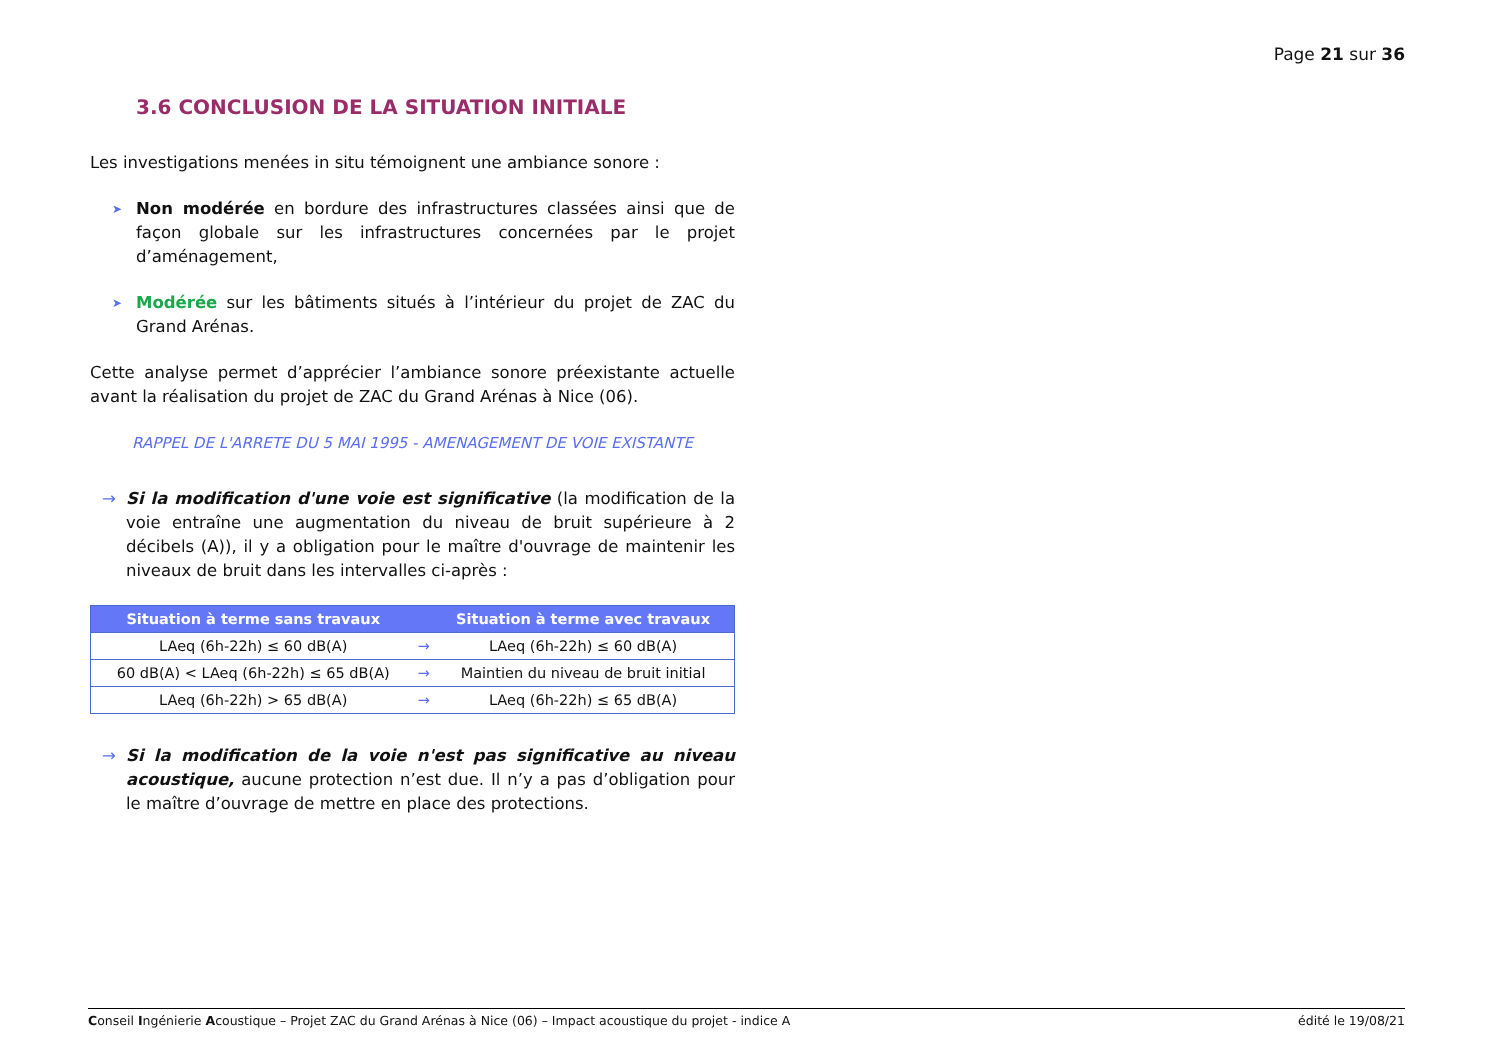Page 21 sur 36
3.6 CONCLUSION DE LA SITUATION INITIALE
Les investigations menées in situ témoignent une ambiance sonore :
➤
Non modérée en bordure des infrastructures classées ainsi que de façon globale sur les infrastructures concernées par le projet d’aménagement,
➤
Modérée sur les bâtiments situés à l’intérieur du projet de ZAC du Grand Arénas.
Cette analyse permet d’apprécier l’ambiance sonore préexistante actuelle avant la réalisation du projet de ZAC du Grand Arénas à Nice (06).
RAPPEL DE L'ARRETE DU 5 MAI 1995 - AMENAGEMENT DE VOIE EXISTANTE
→ Si la modification d'une voie est significative (la modification de la voie entraîne une augmentation du niveau de bruit supérieure à 2 décibels (A)), il y a obligation pour le maître d'ouvrage de maintenir les niveaux de bruit dans les intervalles ci-après :
| Situation à terme sans travaux | | Situation à terme avec travaux |
| --- | --- | --- |
| LAeq (6h-22h) ≤ 60 dB(A) | → | LAeq (6h-22h) ≤ 60 dB(A) |
| 60 dB(A) < LAeq (6h-22h) ≤ 65 dB(A) | → | Maintien du niveau de bruit initial |
| LAeq (6h-22h) > 65 dB(A) | → | LAeq (6h-22h) ≤ 65 dB(A) |
→ Si la modification de la voie n'est pas significative au niveau acoustique, aucune protection n’est due. Il n’y a pas d’obligation pour le maître d’ouvrage de mettre en place des protections.
Conseil Ingénierie Acoustique – Projet ZAC du Grand Arénas à Nice (06) – Impact acoustique du projet - indice A édité le 19/08/21